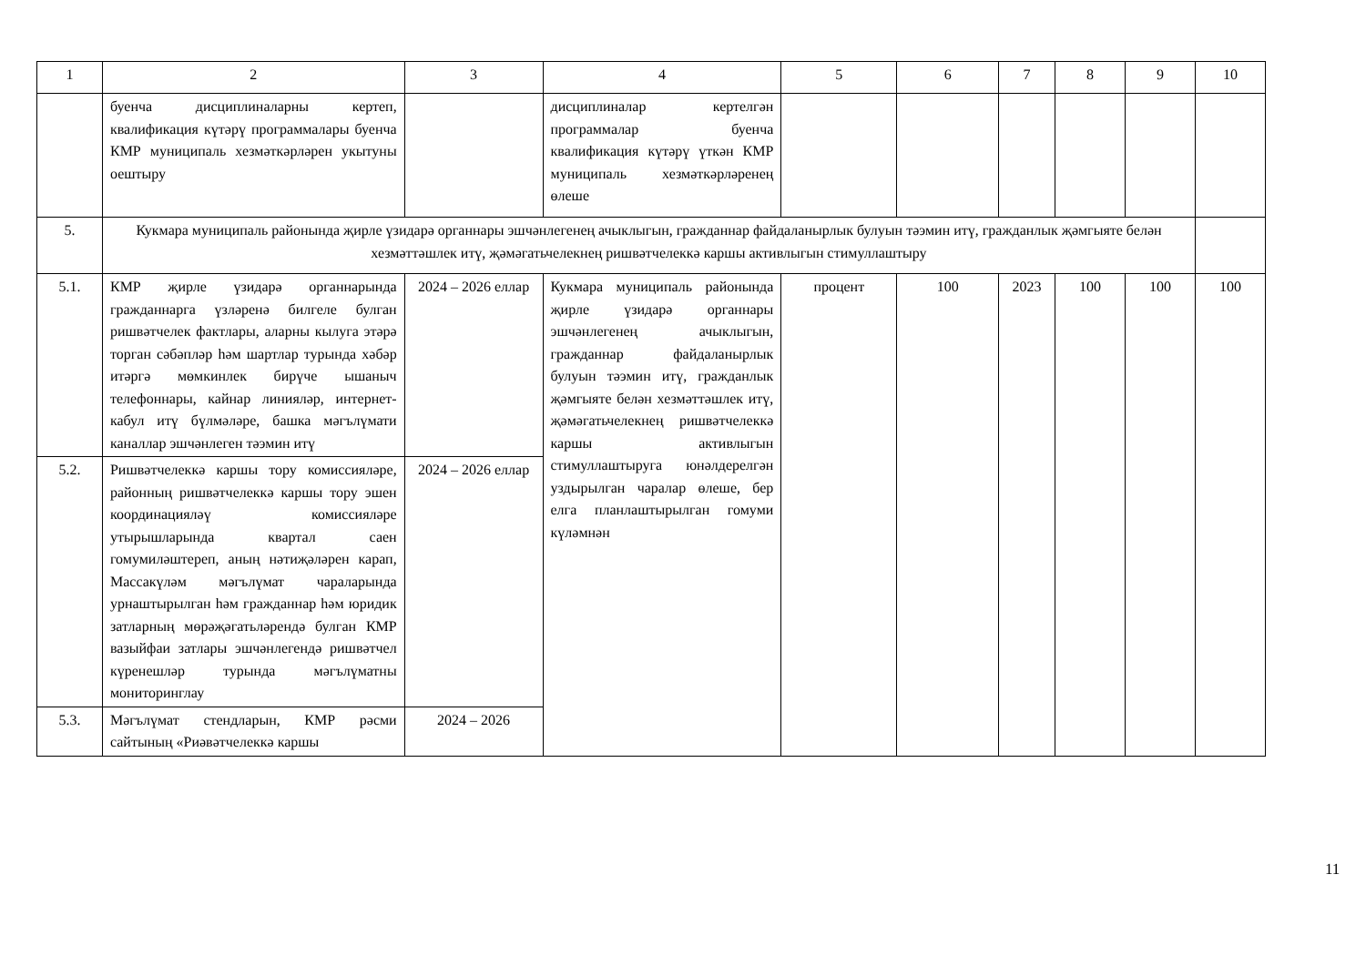| 1 | 2 | 3 | 4 | 5 | 6 | 7 | 8 | 9 | 10 |
| | буенча дисциплиналарны кертеп, квалификация күтәрү программалары буенча КМР муниципаль хезмәткәрләрен укытуны оештыру | | дисциплиналар кертелгән программалар буенча квалификация күтәрү үткән КМР муниципаль хезмәткәрләренең өлеше | | | | | | |
| 5. | Кукмара муниципаль районында җирле үзидарә органнары эшчәнлегенең ачыклыгын, гражданнар файдаланырлык булуын тәэмин итү, гражданлык җәмгыяте белән хезмәттәшлек итү, җәмәгатьчелекнең ришвәтчелеккә каршы активлыгын стимуллаштыру | | | | | | | | |
| 5.1. | КМР җирле үзидарә органнарында гражданнарга үзләренә билгеле булган ришвәтчелек фактлары, аларны кылуга этәрә торган сәбәпләр һәм шартлар турында хәбәр итәргә мөмкинлек бирүче ышаныч телефоннары, кайнар линияләр, интернет-кабул итү бүлмәләре, башка мәгълүмати каналлар эшчәнлеген тәэмин итү | 2024 – 2026 еллар | Кукмара муниципаль районында җирле үзидарә органнары эшчәнлегенең ачыклыгын, гражданнар файдаланырлык булуын тәэмин итү, гражданлык җәмгыяте белән хезмәттәшлек итү, җәмәгатьчелекнең ришвәтчелеккә каршы активлыгын стимуллаштыруга юнәлдерелгән уздырылган чаралар өлеше, бер елга планлаштырылган гомуми күләмнән | процент | 100 | 2023 | 100 | 100 | 100 |
| 5.2. | Ришвәтчелеккә каршы тору комиссияләре, районның ришвәтчелеккә каршы тору эшен координацияләү комиссияләре утырышларында квартал саен гомумиләштереп, аның нәтиҗәләрен карап, Массакүләм мәгълүмат чараларында урнаштырылган һәм гражданнар һәм юридик затларның мөрәҗәгатьләрендә булган КМР вазыйфаи затлары эшчәнлегендә ришвәтчел күренешләр турында мәгълүматны мониторинглау | 2024 – 2026 еллар | | | | | | | |
| 5.3. | Мәгълүмат стендларын, КМР рәсми сайтының «Риәвәтчелеккә каршы | 2024 – 2026 | | | | | | | |
11